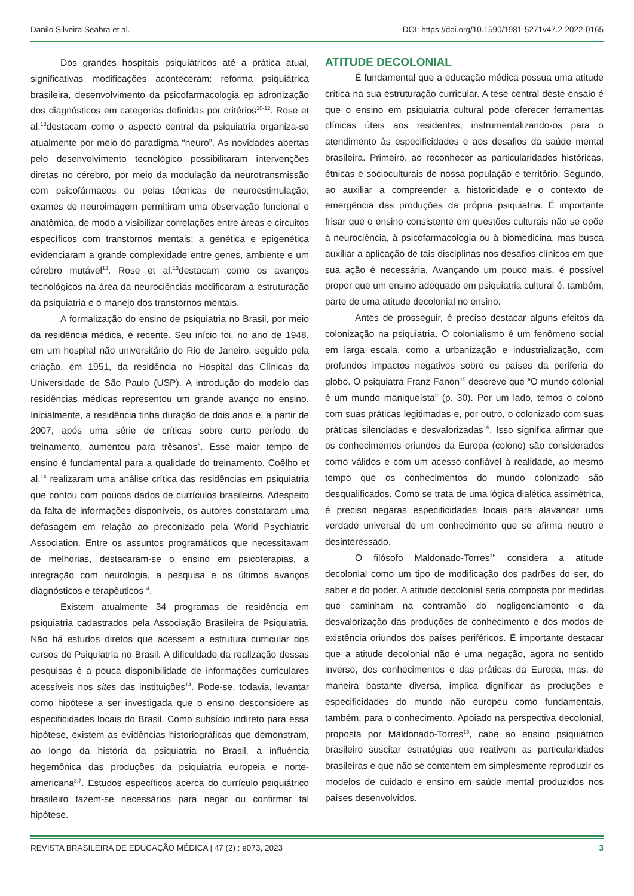Danilo Silveira Seabra et al. DOI: https://doi.org/10.1590/1981-5271v47.2-2022-0165
Dos grandes hospitais psiquiátricos até a prática atual, significativas modificações aconteceram: reforma psiquiátrica brasileira, desenvolvimento da psicofarmacologia ep adronização dos diagnósticos em categorias definidas por critérios<sup>10-12</sup>. Rose et al.<sup>13</sup>destacam como o aspecto central da psiquiatria organiza-se atualmente por meio do paradigma “neuro”. As novidades abertas pelo desenvolvimento tecnológico possibilitaram intervenções diretas no cérebro, por meio da modulação da neurotransmissão com psicofármacos ou pelas técnicas de neuroestimulação; exames de neuroimagem permitiram uma observação funcional e anatômica, de modo a visibilizar correlações entre áreas e circuitos específicos com transtornos mentais; a genética e epigenética evidenciaram a grande complexidade entre genes, ambiente e um cérebro mutável<sup>13</sup>. Rose et al.<sup>13</sup>destacam como os avanços tecnológicos na área da neurociências modificaram a estruturação da psiquiatria e o manejo dos transtornos mentais.
A formalização do ensino de psiquiatria no Brasil, por meio da residência médica, é recente. Seu início foi, no ano de 1948, em um hospital não universitário do Rio de Janeiro, seguido pela criação, em 1951, da residência no Hospital das Clínicas da Universidade de São Paulo (USP). A introdução do modelo das residências médicas representou um grande avanço no ensino. Inicialmente, a residência tinha duração de dois anos e, a partir de 2007, após uma série de críticas sobre curto período de treinamento, aumentou para trêsanos<sup>9</sup>. Esse maior tempo de ensino é fundamental para a qualidade do treinamento. Coêlho et al.<sup>14</sup> realizaram uma análise crítica das residências em psiquiatria que contou com poucos dados de currículos brasileiros. Adespeito da falta de informações disponíveis, os autores constataram uma defasagem em relação ao preconizado pela World Psychiatric Association. Entre os assuntos programáticos que necessitavam de melhorias, destacaram-se o ensino em psicoterapias, a integração com neurologia, a pesquisa e os últimos avanços diagnósticos e terapêuticos<sup>14</sup>.
Existem atualmente 34 programas de residência em psiquiatria cadastrados pela Associação Brasileira de Psiquiatria. Não há estudos diretos que acessem a estrutura curricular dos cursos de Psiquiatria no Brasil. A dificuldade da realização dessas pesquisas é a pouca disponibilidade de informações curriculares acessíveis nos sites das instituições<sup>14</sup>. Pode-se, todavia, levantar como hipótese a ser investigada que o ensino desconsidere as especificidades locais do Brasil. Como subsídio indireto para essa hipótese, existem as evidências historiográficas que demonstram, ao longo da história da psiquiatria no Brasil, a influência hegemônica das produções da psiquiatria europeia e norte-americana<sup>3,7</sup>. Estudos específicos acerca do currículo psiquiátrico brasileiro fazem-se necessários para negar ou confirmar tal hipótese.
ATITUDE DECOLONIAL
É fundamental que a educação médica possua uma atitude crítica na sua estruturação curricular. A tese central deste ensaio é que o ensino em psiquiatria cultural pode oferecer ferramentas clínicas úteis aos residentes, instrumentalizando-os para o atendimento às especificidades e aos desafios da saúde mental brasileira. Primeiro, ao reconhecer as particularidades históricas, étnicas e socioculturais de nossa população e território. Segundo, ao auxiliar a compreender a historicidade e o contexto de emergência das produções da própria psiquiatria. É importante frisar que o ensino consistente em questões culturais não se opõe à neurociência, à psicofarmacologia ou à biomedicina, mas busca auxiliar a aplicação de tais disciplinas nos desafios clínicos em que sua ação é necessária. Avançando um pouco mais, é possível propor que um ensino adequado em psiquiatria cultural é, também, parte de uma atitude decolonial no ensino.
Antes de prosseguir, é preciso destacar alguns efeitos da colonização na psiquiatria. O colonialismo é um fenômeno social em larga escala, como a urbanização e industrialização, com profundos impactos negativos sobre os países da periferia do globo. O psiquiatra Franz Fanon<sup>15</sup> descreve que “O mundo colonial é um mundo maniqueísta” (p. 30). Por um lado, temos o colono com suas práticas legitimadas e, por outro, o colonizado com suas práticas silenciadas e desvalorizadas<sup>15</sup>. Isso significa afirmar que os conhecimentos oriundos da Europa (colono) são considerados como válidos e com um acesso confiável à realidade, ao mesmo tempo que os conhecimentos do mundo colonizado são desqualificados. Como se trata de uma lógica dialética assimétrica, é preciso negaras especificidades locais para alavancar uma verdade universal de um conhecimento que se afirma neutro e desinteressado.
O filósofo Maldonado-Torres<sup>16</sup> considera a atitude decolonial como um tipo de modificação dos padrões do ser, do saber e do poder. A atitude decolonial seria composta por medidas que caminham na contramão do negligenciamento e da desvalorização das produções de conhecimento e dos modos de existência oriundos dos países periféricos. É importante destacar que a atitude decolonial não é uma negação, agora no sentido inverso, dos conhecimentos e das práticas da Europa, mas, de maneira bastante diversa, implica dignificar as produções e especificidades do mundo não europeu como fundamentais, também, para o conhecimento. Apoiado na perspectiva decolonial, proposta por Maldonado-Torres<sup>16</sup>, cabe ao ensino psiquiátrico brasileiro suscitar estratégias que reativem as particularidades brasileiras e que não se contentem em simplesmente reproduzir os modelos de cuidado e ensino em saúde mental produzidos nos países desenvolvidos.
REVISTA BRASILEIRA DE EDUCAÇÃO MÉDICA | 47 (2) : e073, 2023 3